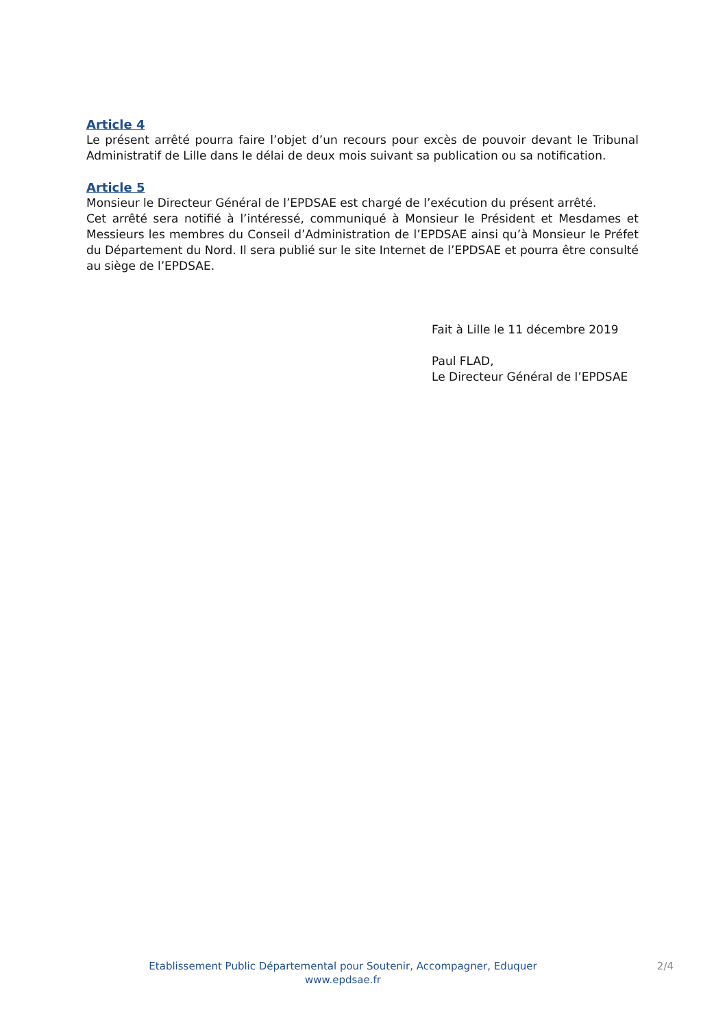Article 4
Le présent arrêté pourra faire l’objet d’un recours pour excès de pouvoir devant le Tribunal Administratif de Lille dans le délai de deux mois suivant sa publication ou sa notification.
Article 5
Monsieur le Directeur Général de l’EPDSAE est chargé de l’exécution du présent arrêté.
Cet arrêté sera notifié à l’intéressé, communiqué à Monsieur le Président et Mesdames et Messieurs les membres du Conseil d’Administration de l’EPDSAE ainsi qu’à Monsieur le Préfet du Département du Nord. Il sera publié sur le site Internet de l’EPDSAE et pourra être consulté au siège de l’EPDSAE.
Fait à Lille le 11 décembre 2019
Paul FLAD,
Le Directeur Général de l’EPDSAE
Etablissement Public Départemental pour Soutenir, Accompagner, Eduquer
www.epdsae.fr
2/4